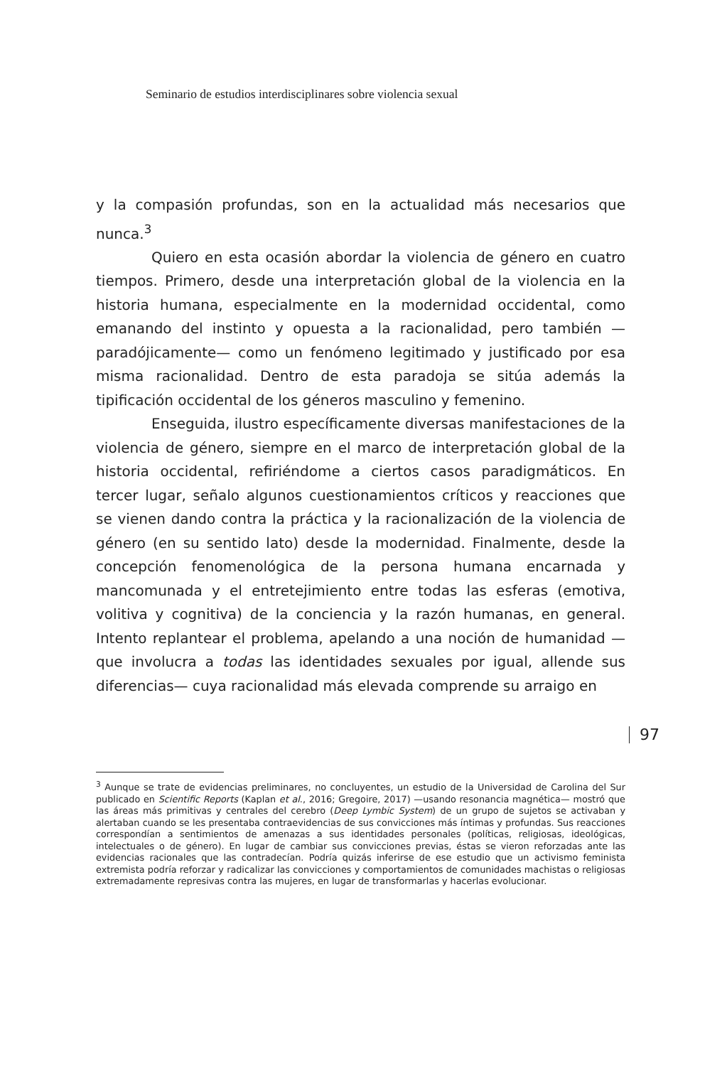Seminario de estudios interdisciplinares sobre violencia sexual
y la compasión profundas, son en la actualidad más necesarios que nunca.<sup>3</sup>
Quiero en esta ocasión abordar la violencia de género en cuatro tiempos. Primero, desde una interpretación global de la violencia en la historia humana, especialmente en la modernidad occidental, como emanando del instinto y opuesta a la racionalidad, pero también —paradójicamente— como un fenómeno legitimado y justificado por esa misma racionalidad. Dentro de esta paradoja se sitúa además la tipificación occidental de los géneros masculino y femenino.
Enseguida, ilustro específicamente diversas manifestaciones de la violencia de género, siempre en el marco de interpretación global de la historia occidental, refiriéndome a ciertos casos paradigmáticos. En tercer lugar, señalo algunos cuestionamientos críticos y reacciones que se vienen dando contra la práctica y la racionalización de la violencia de género (en su sentido lato) desde la modernidad. Finalmente, desde la concepción fenomenológica de la persona humana encarnada y mancomunada y el entretejimiento entre todas las esferas (emotiva, volitiva y cognitiva) de la conciencia y la razón humanas, en general. Intento replantear el problema, apelando a una noción de humanidad —que involucra a todas las identidades sexuales por igual, allende sus diferencias— cuya racionalidad más elevada comprende su arraigo en
97
<sup>3</sup> Aunque se trate de evidencias preliminares, no concluyentes, un estudio de la Universidad de Carolina del Sur publicado en Scientific Reports (Kaplan et al., 2016; Gregoire, 2017) —usando resonancia magnética— mostró que las áreas más primitivas y centrales del cerebro (Deep Lymbic System) de un grupo de sujetos se activaban y alertaban cuando se les presentaba contraevidencias de sus convicciones más íntimas y profundas. Sus reacciones correspondían a sentimientos de amenazas a sus identidades personales (políticas, religiosas, ideológicas, intelectuales o de género). En lugar de cambiar sus convicciones previas, éstas se vieron reforzadas ante las evidencias racionales que las contradecían. Podría quizás inferirse de ese estudio que un activismo feminista extremista podría reforzar y radicalizar las convicciones y comportamientos de comunidades machistas o religiosas extremadamente represivas contra las mujeres, en lugar de transformarlas y hacerlas evolucionar.